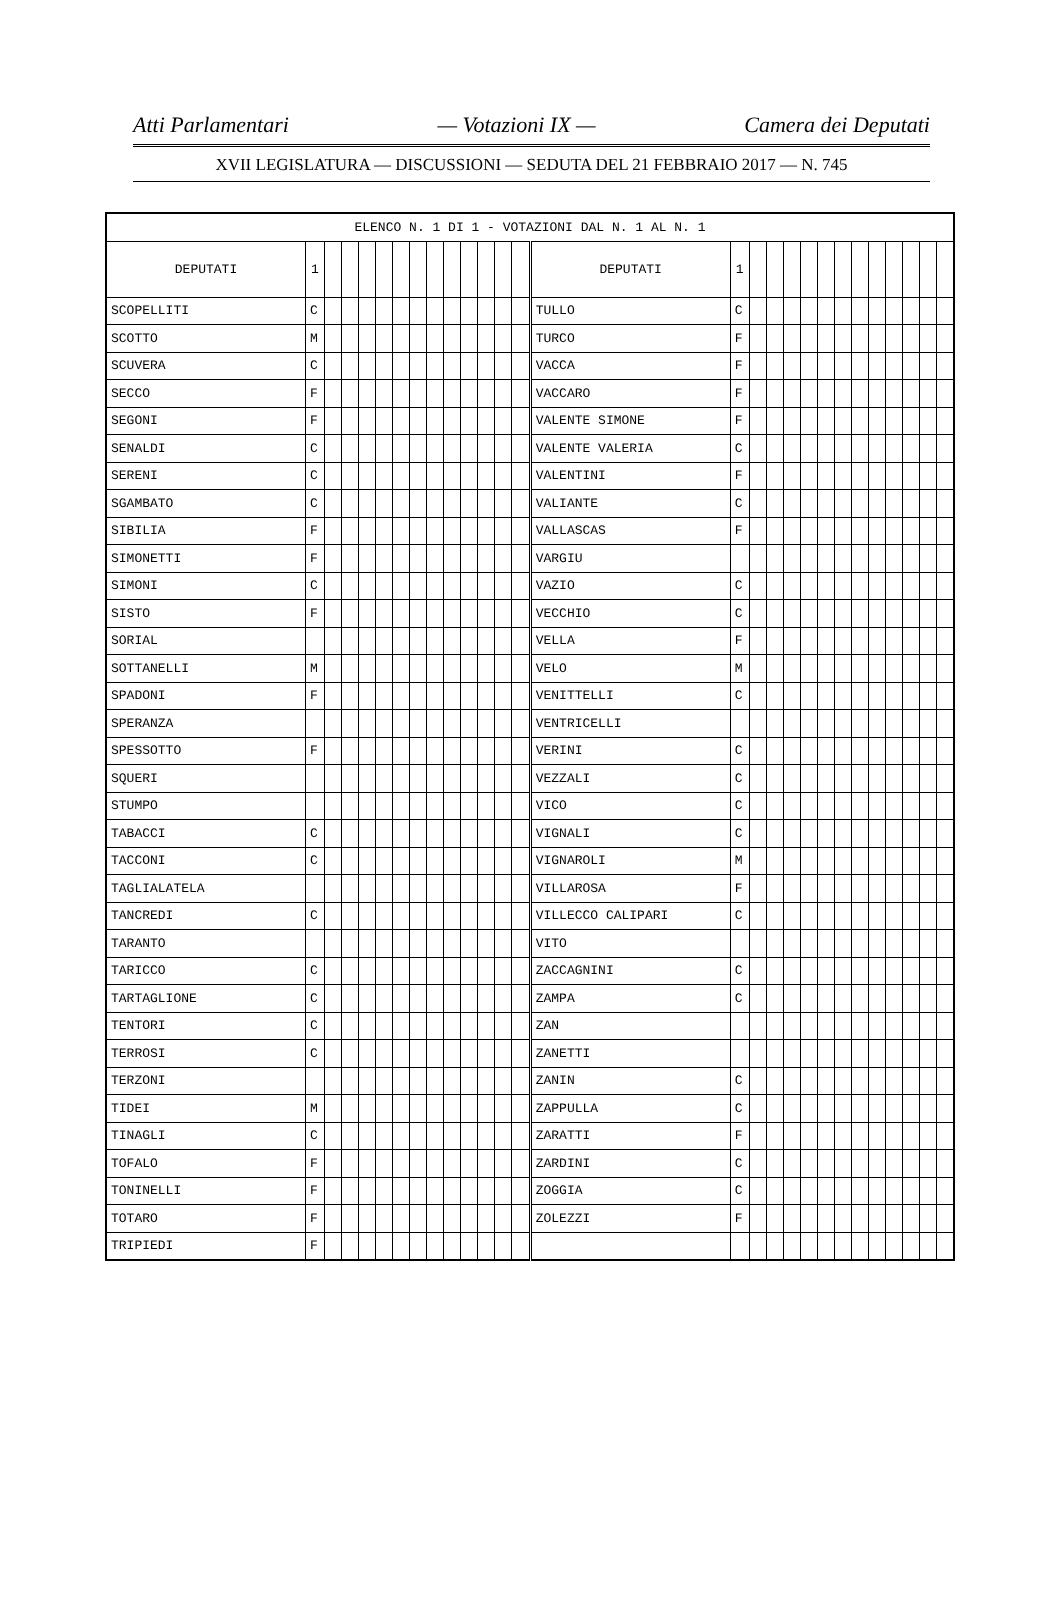Atti Parlamentari — Votazioni IX — Camera dei Deputati
XVII LEGISLATURA — DISCUSSIONI — SEDUTA DEL 21 FEBBRAIO 2017 — N. 745
| ELENCO N. 1 DI 1 - VOTAZIONI DAL N. 1 AL N. 1 | | | | | | | | | | | | | | | | | | | | | | | | | | | |
| --- | --- | --- | --- | --- | --- | --- | --- | --- | --- | --- | --- | --- | --- | --- | --- | --- | --- | --- | --- | --- | --- | --- | --- | --- | --- | --- | --- |
| DEPUTATI | 1 | | | | | | | | | | | | | DEPUTATI | 1 | | | | | | | | | | | | |
| SCOPELLITI | C | | | | | | | | | | | | | TULLO | C | | | | | | | | | | | | |
| SCOTTO | M | | | | | | | | | | | | | TURCO | F | | | | | | | | | | | | |
| SCUVERA | C | | | | | | | | | | | | | VACCA | F | | | | | | | | | | | | |
| SECCO | F | | | | | | | | | | | | | VACCARO | F | | | | | | | | | | | | |
| SEGONI | F | | | | | | | | | | | | | VALENTE SIMONE | F | | | | | | | | | | | | |
| SENALDI | C | | | | | | | | | | | | | VALENTE VALERIA | C | | | | | | | | | | | | |
| SERENI | C | | | | | | | | | | | | | VALENTINI | F | | | | | | | | | | | | |
| SGAMBATO | C | | | | | | | | | | | | | VALIANTE | C | | | | | | | | | | | | |
| SIBILIA | F | | | | | | | | | | | | | VALLASCAS | F | | | | | | | | | | | | |
| SIMONETTI | F | | | | | | | | | | | | | VARGIU | | | | | | | | | | | | | |
| SIMONI | C | | | | | | | | | | | | | VAZIO | C | | | | | | | | | | | | |
| SISTO | F | | | | | | | | | | | | | VECCHIO | C | | | | | | | | | | | | |
| SORIAL | | | | | | | | | | | | | | VELLA | F | | | | | | | | | | | | |
| SOTTANELLI | M | | | | | | | | | | | | | VELO | M | | | | | | | | | | | | |
| SPADONI | F | | | | | | | | | | | | | VENITTELLI | C | | | | | | | | | | | | |
| SPERANZA | | | | | | | | | | | | | | VENTRICELLI | | | | | | | | | | | | | |
| SPESSOTTO | F | | | | | | | | | | | | | VERINI | C | | | | | | | | | | | | |
| SQUERI | | | | | | | | | | | | | | VEZZALI | C | | | | | | | | | | | | |
| STUMPO | | | | | | | | | | | | | | VICO | C | | | | | | | | | | | | |
| TABACCI | C | | | | | | | | | | | | | VIGNALI | C | | | | | | | | | | | | |
| TACCONI | C | | | | | | | | | | | | | VIGNAROLI | M | | | | | | | | | | | | |
| TAGLIALATELA | | | | | | | | | | | | | | VILLAROSA | F | | | | | | | | | | | | |
| TANCREDI | C | | | | | | | | | | | | | VILLECCO CALIPARI | C | | | | | | | | | | | | |
| TARANTO | | | | | | | | | | | | | | VITO | | | | | | | | | | | | | |
| TARICCO | C | | | | | | | | | | | | | ZACCAGNINI | C | | | | | | | | | | | | |
| TARTAGLIONE | C | | | | | | | | | | | | | ZAMPA | C | | | | | | | | | | | | |
| TENTORI | C | | | | | | | | | | | | | ZAN | | | | | | | | | | | | | |
| TERROSI | C | | | | | | | | | | | | | ZANETTI | | | | | | | | | | | | | |
| TERZONI | | | | | | | | | | | | | | ZANIN | C | | | | | | | | | | | | |
| TIDEI | M | | | | | | | | | | | | | ZAPPULLA | C | | | | | | | | | | | | |
| TINAGLI | C | | | | | | | | | | | | | ZARATTI | F | | | | | | | | | | | | |
| TOFALO | F | | | | | | | | | | | | | ZARDINI | C | | | | | | | | | | | | |
| TONINELLI | F | | | | | | | | | | | | | ZOGGIA | C | | | | | | | | | | | | |
| TOTARO | F | | | | | | | | | | | | | ZOLEZZI | F | | | | | | | | | | | | |
| TRIPIEDI | F | | | | | | | | | | | | | | | | | | | | | | | | | | |